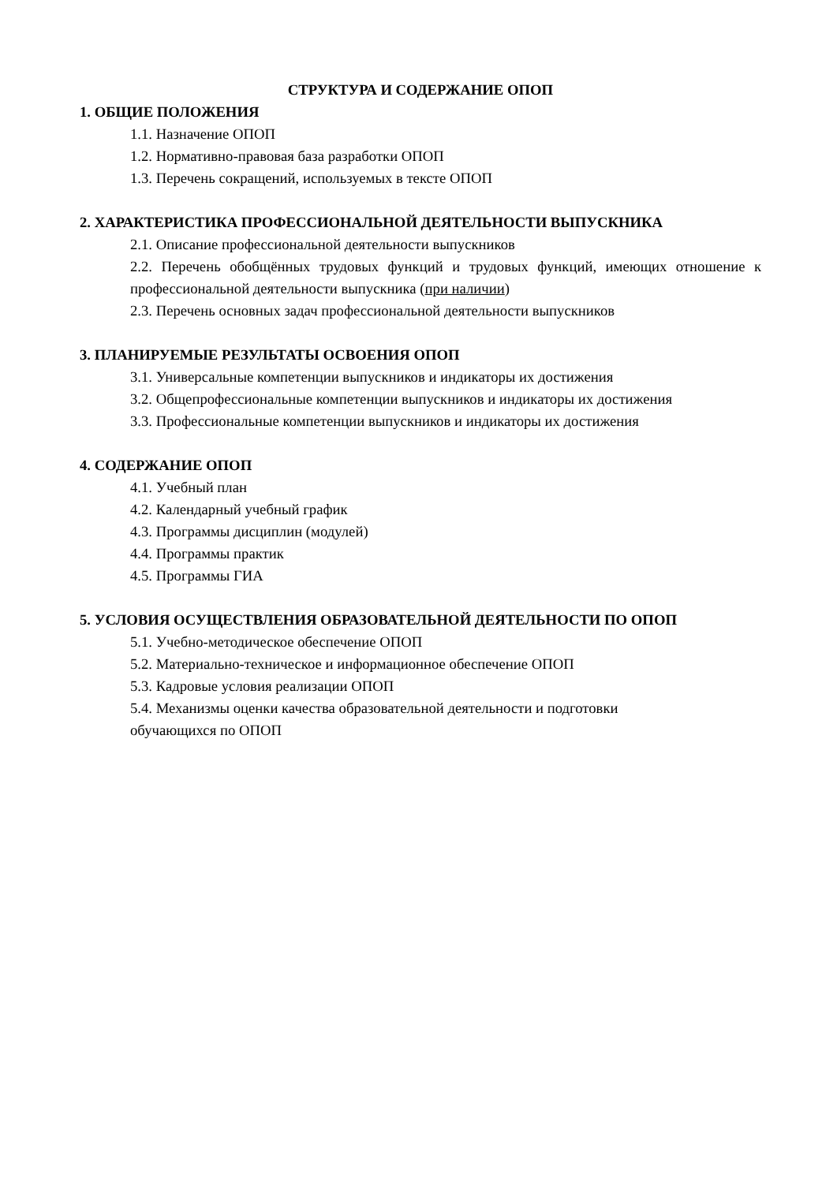СТРУКТУРА И СОДЕРЖАНИЕ ОПОП
1. ОБЩИЕ ПОЛОЖЕНИЯ
1.1. Назначение ОПОП
1.2. Нормативно-правовая база разработки ОПОП
1.3. Перечень сокращений, используемых в тексте ОПОП
2. ХАРАКТЕРИСТИКА ПРОФЕССИОНАЛЬНОЙ ДЕЯТЕЛЬНОСТИ ВЫПУСКНИКА
2.1. Описание профессиональной деятельности выпускников
2.2. Перечень обобщённых трудовых функций и трудовых функций, имеющих отношение к профессиональной деятельности выпускника (при наличии)
2.3. Перечень основных задач профессиональной деятельности выпускников
3. ПЛАНИРУЕМЫЕ РЕЗУЛЬТАТЫ ОСВОЕНИЯ ОПОП
3.1. Универсальные компетенции выпускников и индикаторы их достижения
3.2. Общепрофессиональные компетенции выпускников и индикаторы их достижения
3.3. Профессиональные компетенции выпускников и индикаторы их достижения
4. СОДЕРЖАНИЕ ОПОП
4.1. Учебный план
4.2. Календарный учебный график
4.3. Программы дисциплин (модулей)
4.4. Программы практик
4.5. Программы ГИА
5. УСЛОВИЯ ОСУЩЕСТВЛЕНИЯ ОБРАЗОВАТЕЛЬНОЙ ДЕЯТЕЛЬНОСТИ ПО ОПОП
5.1. Учебно-методическое обеспечение ОПОП
5.2. Материально-техническое и информационное обеспечение ОПОП
5.3. Кадровые условия реализации ОПОП
5.4. Механизмы оценки качества образовательной деятельности и подготовки
обучающихся по ОПОП